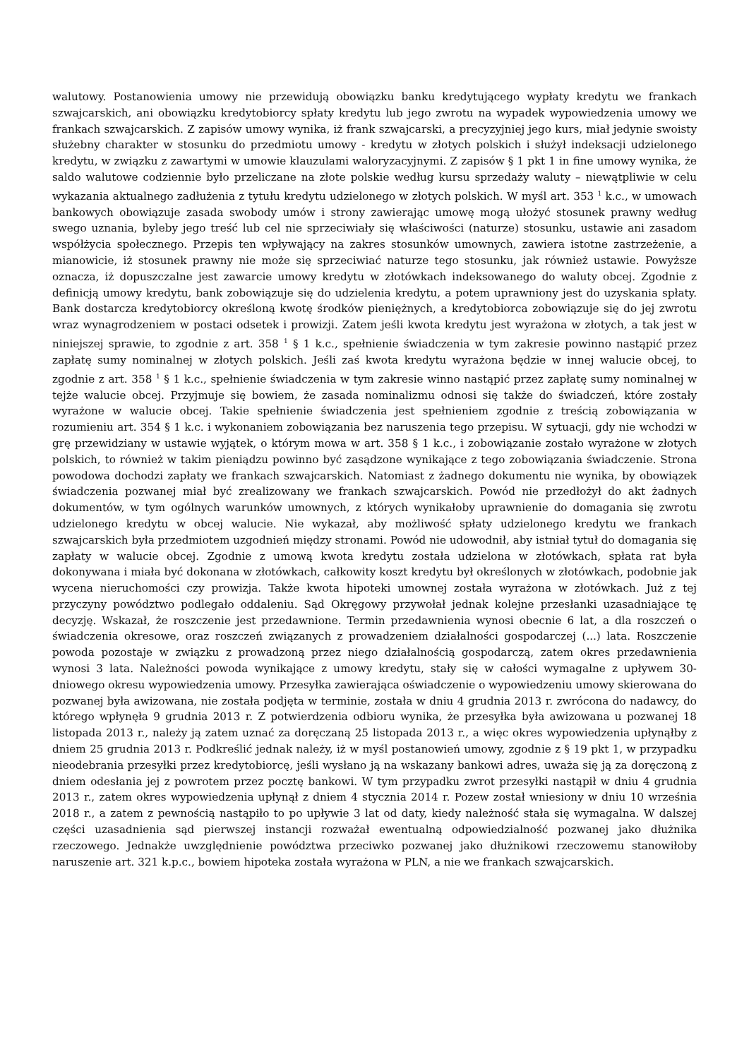walutowy. Postanowienia umowy nie przewidują obowiązku banku kredytującego wypłaty kredytu we frankach szwajcarskich, ani obowiązku kredytobiorcy spłaty kredytu lub jego zwrotu na wypadek wypowiedzenia umowy we frankach szwajcarskich. Z zapisów umowy wynika, iż frank szwajcarski, a precyzyjniej jego kurs, miał jedynie swoisty służebny charakter w stosunku do przedmiotu umowy - kredytu w złotych polskich i służył indeksacji udzielonego kredytu, w związku z zawartymi w umowie klauzulami waloryzacyjnymi. Z zapisów § 1 pkt 1 in fine umowy wynika, że saldo walutowe codziennie było przeliczane na złote polskie według kursu sprzedaży waluty – niewątpliwie w celu wykazania aktualnego zadłużenia z tytułu kredytu udzielonego w złotych polskich. W myśl art. 353 <sup>1</sup> k.c., w umowach bankowych obowiązuje zasada swobody umów i strony zawierając umowę mogą ułożyć stosunek prawny według swego uznania, byleby jego treść lub cel nie sprzeciwiały się właściwości (naturze) stosunku, ustawie ani zasadom współżycia społecznego. Przepis ten wpływający na zakres stosunków umownych, zawiera istotne zastrzeżenie, a mianowicie, iż stosunek prawny nie może się sprzeciwiać naturze tego stosunku, jak również ustawie. Powyższe oznacza, iż dopuszczalne jest zawarcie umowy kredytu w złotówkach indeksowanego do waluty obcej. Zgodnie z definicją umowy kredytu, bank zobowiązuje się do udzielenia kredytu, a potem uprawniony jest do uzyskania spłaty. Bank dostarcza kredytobiorcy określoną kwotę środków pieniężnych, a kredytobiorca zobowiązuje się do jej zwrotu wraz wynagrodzeniem w postaci odsetek i prowizji. Zatem jeśli kwota kredytu jest wyrażona w złotych, a tak jest w niniejszej sprawie, to zgodnie z art. 358 <sup>1</sup> § 1 k.c., spełnienie świadczenia w tym zakresie powinno nastąpić przez zapłatę sumy nominalnej w złotych polskich. Jeśli zaś kwota kredytu wyrażona będzie w innej walucie obcej, to zgodnie z art. 358 <sup>1</sup> § 1 k.c., spełnienie świadczenia w tym zakresie winno nastąpić przez zapłatę sumy nominalnej w tejże walucie obcej. Przyjmuje się bowiem, że zasada nominalizmu odnosi się także do świadczeń, które zostały wyrażone w walucie obcej. Takie spełnienie świadczenia jest spełnieniem zgodnie z treścią zobowiązania w rozumieniu art. 354 § 1 k.c. i wykonaniem zobowiązania bez naruszenia tego przepisu. W sytuacji, gdy nie wchodzi w grę przewidziany w ustawie wyjątek, o którym mowa w art. 358 § 1 k.c., i zobowiązanie zostało wyrażone w złotych polskich, to również w takim pieniądzu powinno być zasądzone wynikające z tego zobowiązania świadczenie. Strona powodowa dochodzi zapłaty we frankach szwajcarskich. Natomiast z żadnego dokumentu nie wynika, by obowiązek świadczenia pozwanej miał być zrealizowany we frankach szwajcarskich. Powód nie przedłożył do akt żadnych dokumentów, w tym ogólnych warunków umownych, z których wynikałoby uprawnienie do domagania się zwrotu udzielonego kredytu w obcej walucie. Nie wykazał, aby możliwość spłaty udzielonego kredytu we frankach szwajcarskich była przedmiotem uzgodnień między stronami. Powód nie udowodnił, aby istniał tytuł do domagania się zapłaty w walucie obcej. Zgodnie z umową kwota kredytu została udzielona w złotówkach, spłata rat była dokonywana i miała być dokonana w złotówkach, całkowity koszt kredytu był określonych w złotówkach, podobnie jak wycena nieruchomości czy prowizja. Także kwota hipoteki umownej została wyrażona w złotówkach. Już z tej przyczyny powództwo podlegało oddaleniu. Sąd Okręgowy przywołał jednak kolejne przesłanki uzasadniające tę decyzję. Wskazał, że roszczenie jest przedawnione. Termin przedawnienia wynosi obecnie 6 lat, a dla roszczeń o świadczenia okresowe, oraz roszczeń związanych z prowadzeniem działalności gospodarczej (...) lata. Roszczenie powoda pozostaje w związku z prowadzoną przez niego działalnością gospodarczą, zatem okres przedawnienia wynosi 3 lata. Należności powoda wynikające z umowy kredytu, stały się w całości wymagalne z upływem 30-dniowego okresu wypowiedzenia umowy. Przesyłka zawierająca oświadczenie o wypowiedzeniu umowy skierowana do pozwanej była awizowana, nie została podjęta w terminie, została w dniu 4 grudnia 2013 r. zwrócona do nadawcy, do którego wpłynęła 9 grudnia 2013 r. Z potwierdzenia odbioru wynika, że przesyłka była awizowana u pozwanej 18 listopada 2013 r., należy ją zatem uznać za doręczaną 25 listopada 2013 r., a więc okres wypowiedzenia upłynąłby z dniem 25 grudnia 2013 r. Podkreślić jednak należy, iż w myśl postanowień umowy, zgodnie z § 19 pkt 1, w przypadku nieodebrania przesyłki przez kredytobiorcę, jeśli wysłano ją na wskazany bankowi adres, uważa się ją za doręczoną z dniem odesłania jej z powrotem przez pocztę bankowi. W tym przypadku zwrot przesyłki nastąpił w dniu 4 grudnia 2013 r., zatem okres wypowiedzenia upłynął z dniem 4 stycznia 2014 r. Pozew został wniesiony w dniu 10 września 2018 r., a zatem z pewnością nastąpiło to po upływie 3 lat od daty, kiedy należność stała się wymagalna. W dalszej części uzasadnienia sąd pierwszej instancji rozważał ewentualną odpowiedzialność pozwanej jako dłużnika rzeczowego. Jednakże uwzględnienie powództwa przeciwko pozwanej jako dłużnikowi rzeczowemu stanowiłoby naruszenie art. 321 k.p.c., bowiem hipoteka została wyrażona w PLN, a nie we frankach szwajcarskich.